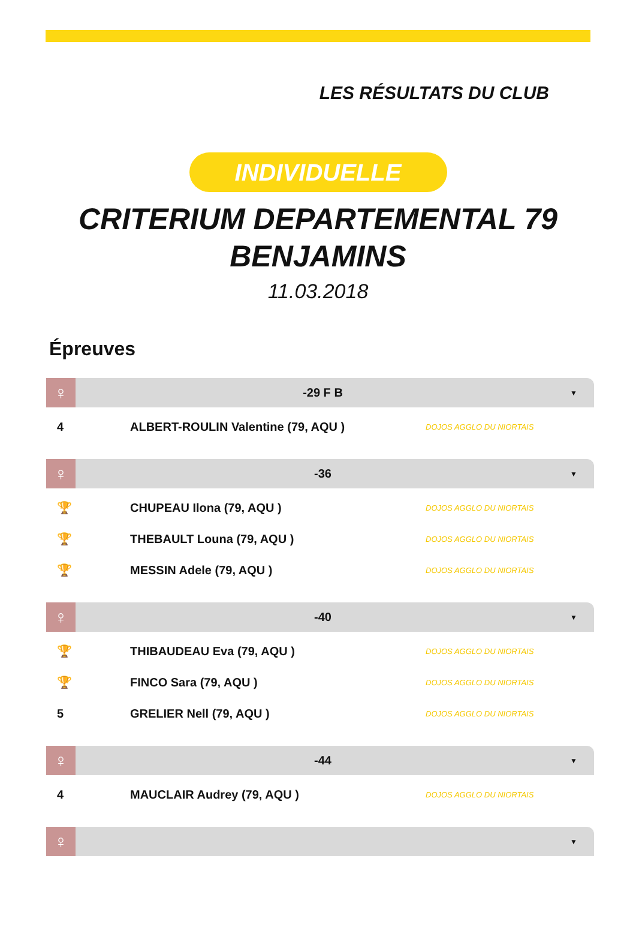LES RÉSULTATS DU CLUB
INDIVIDUELLE
CRITERIUM DEPARTEMENTAL 79
BENJAMINS
11.03.2018
Épreuves
♀ -29 F B ▼
| 4 | ALBERT-ROULIN Valentine (79, AQU ) | DOJOS AGGLO DU NIORTAIS |
♀ -36 ▼
| 🏆 | CHUPEAU Ilona (79, AQU ) | DOJOS AGGLO DU NIORTAIS |
| 🏆 | THEBAULT Louna (79, AQU ) | DOJOS AGGLO DU NIORTAIS |
| 🏆 | MESSIN Adele (79, AQU ) | DOJOS AGGLO DU NIORTAIS |
♀ -40 ▼
| 🏆 | THIBAUDEAU Eva (79, AQU ) | DOJOS AGGLO DU NIORTAIS |
| 🏆 | FINCO Sara (79, AQU ) | DOJOS AGGLO DU NIORTAIS |
| 5 | GRELIER Nell (79, AQU ) | DOJOS AGGLO DU NIORTAIS |
♀ -44 ▼
| 4 | MAUCLAIR Audrey (79, AQU ) | DOJOS AGGLO DU NIORTAIS |
♀ ▼